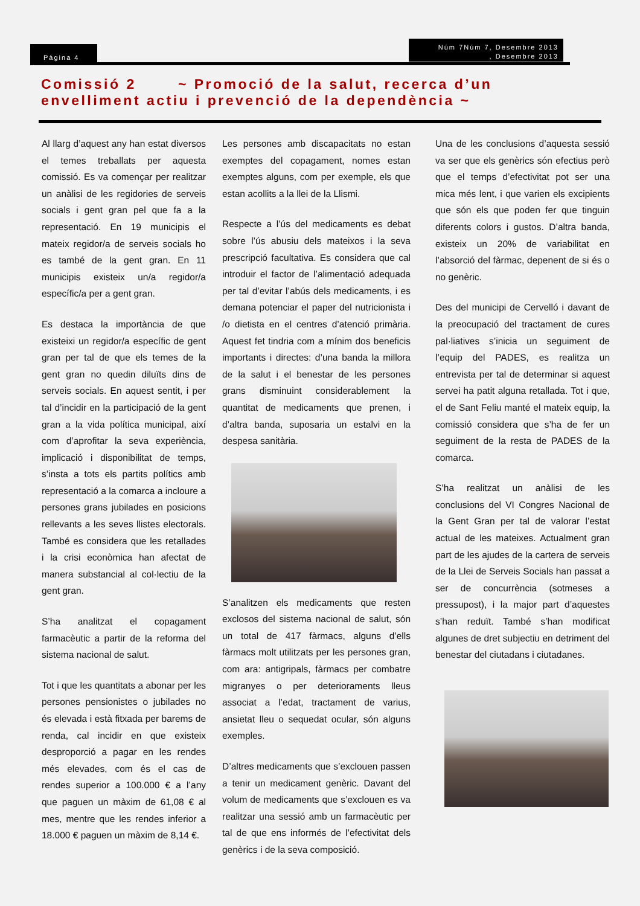Pàgina 4
Núm 7Núm 7, Desembre 2013
, Desembre 2013
Comissió 2 ~ Promoció de la salut, recerca d’un envelliment actiu i prevenció de la dependència ~
Al llarg d’aquest any han estat diversos el temes treballats per aquesta comissió. Es va començar per realitzar un anàlisi de les regidories de serveis socials i gent gran pel que fa a la representació. En 19 municipis el mateix regidor/a de serveis socials ho es també de la gent gran. En 11 municipis existeix un/a regidor/a específic/a per a gent gran.
Es destaca la importància de que existeixi un regidor/a específic de gent gran per tal de que els temes de la gent gran no quedin diluïts dins de serveis socials. En aquest sentit, i per tal d’incidir en la participació de la gent gran a la vida política municipal, així com d’aprofitar la seva experiència, implicació i disponibilitat de temps, s’insta a tots els partits polítics amb representació a la comarca a incloure a persones grans jubilades en posicions rellevants a les seves llistes electorals. També es considera que les retallades i la crisi econòmica han afectat de manera substancial al col·lectiu de la gent gran.
S’ha analitzat el copagament farmacèutic a partir de la reforma del sistema nacional de salut.
Tot i que les quantitats a abonar per les persones pensionistes o jubilades no és elevada i està fitxada per barems de renda, cal incidir en que existeix desproporció a pagar en les rendes més elevades, com és el cas de rendes superior a 100.000 € a l’any que paguen un màxim de 61,08 € al mes, mentre que les rendes inferior a 18.000 € paguen un màxim de 8,14 €.
Les persones amb discapacitats no estan exemptes del copagament, nomes estan exemptes alguns, com per exemple, els que estan acollits a la llei de la Llismi.
Respecte a l’ús del medicaments es debat sobre l’ús abusiu dels mateixos i la seva prescripció facultativa. Es considera que cal introduir el factor de l’alimentació adequada per tal d’evitar l’abús dels medicaments, i es demana potenciar el paper del nutricionista i /o dietista en el centres d’atenció primària. Aquest fet tindria com a mínim dos beneficis importants i directes: d’una banda la millora de la salut i el benestar de les persones grans disminuint considerablement la quantitat de medicaments que prenen, i d’altra banda, suposaria un estalvi en la despesa sanitària.
S’analitzen els medicaments que resten exclosos del sistema nacional de salut, són un total de 417 fàrmacs, alguns d’ells fàrmacs molt utilitzats per les persones gran, com ara: antigripals, fàrmacs per combatre migranyes o per deterioraments lleus associat a l’edat, tractament de varius, ansietat lleu o sequedat ocular, són alguns exemples.
D’altres medicaments que s’exclouen passen a tenir un medicament genèric. Davant del volum de medicaments que s’exclouen es va realitzar una sessió amb un farmacèutic per tal de que ens informés de l’efectivitat dels genèrics i de la seva composició.
Una de les conclusions d’aquesta sessió va ser que els genèrics són efectius però que el temps d’efectivitat pot ser una mica més lent, i que varien els excipients que són els que poden fer que tinguin diferents colors i gustos. D’altra banda, existeix un 20% de variabilitat en l’absorció del fàrmac, depenent de si és o no genèric.
Des del municipi de Cervelló i davant de la preocupació del tractament de cures pal·liatives s’inicia un seguiment de l’equip del PADES, es realitza un entrevista per tal de determinar si aquest servei ha patit alguna retallada. Tot i que, el de Sant Feliu manté el mateix equip, la comissió considera que s’ha de fer un seguiment de la resta de PADES de la comarca.
S’ha realitzat un anàlisi de les conclusions del VI Congres Nacional de la Gent Gran per tal de valorar l’estat actual de les mateixes. Actualment gran part de les ajudes de la cartera de serveis de la Llei de Serveis Socials han passat a ser de concurrència (sotmeses a pressupost), i la major part d’aquestes s’han reduït. També s’han modificat algunes de dret subjectiu en detriment del benestar del ciutadans i ciutadanes.